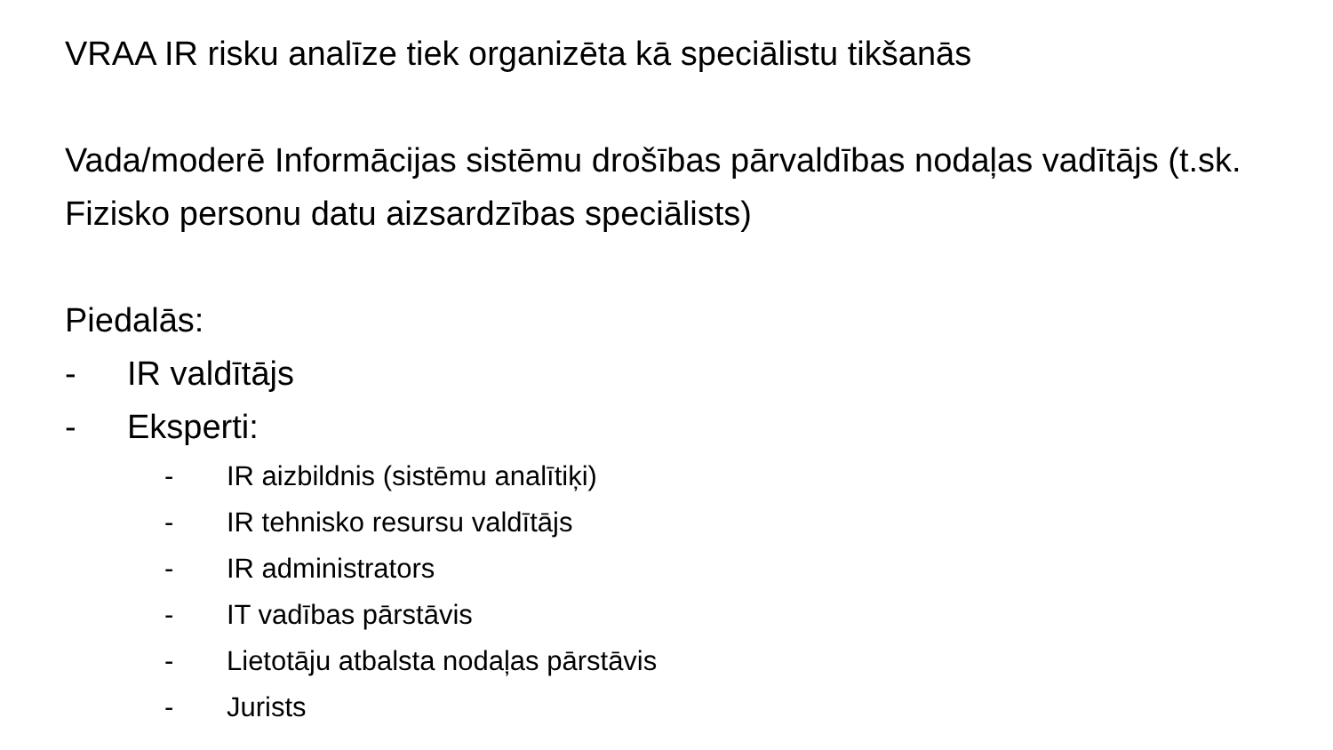VRAA IR risku analīze tiek organizēta kā speciālistu tikšanās
Vada/moderē Informācijas sistēmu drošības pārvaldības nodaļas vadītājs (t.sk. Fizisko personu datu aizsardzības speciālists)
Piedalās:
- IR valdītājs
- Eksperti:
- IR aizbildnis (sistēmu analītiķi)
- IR tehnisko resursu valdītājs
- IR administrators
- IT vadības pārstāvis
- Lietotāju atbalsta nodaļas pārstāvis
- Jurists